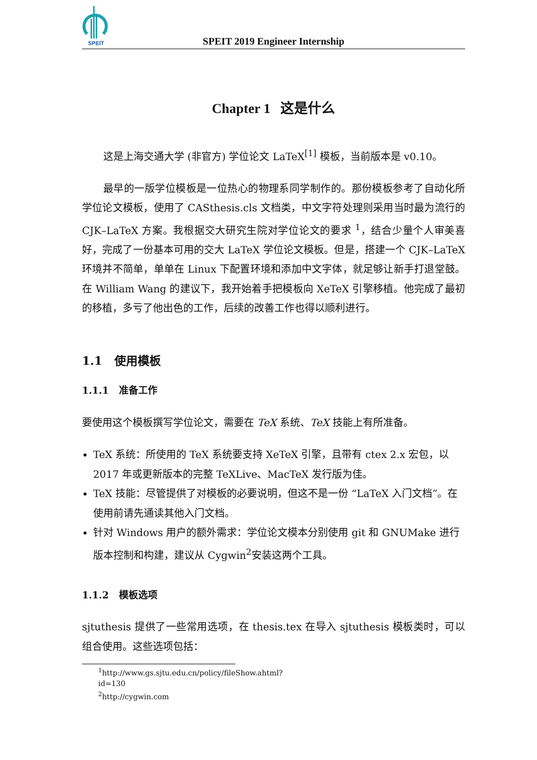SPEIT
SPEIT 2019 Engineer Internship
Chapter 1 这是什么
这是上海交通大学 (非官方) 学位论文 LaTeX<sup>[1]</sup> 模板，当前版本是 v0.10。
最早的一版学位模板是一位热心的物理系同学制作的。那份模板参考了自动化所学位论文模板，使用了 CASthesis.cls 文档类，中文字符处理则采用当时最为流行的 CJK–LaTeX 方案。我根据交大研究生院对学位论文的要求 <sup>1</sup>，结合少量个人审美喜好，完成了一份基本可用的交大 LaTeX 学位论文模板。但是，搭建一个 CJK–LaTeX 环境并不简单，单单在 Linux 下配置环境和添加中文字体，就足够让新手打退堂鼓。在 William Wang 的建议下，我开始着手把模板向 XeTeX 引擎移植。他完成了最初的移植，多亏了他出色的工作，后续的改善工作也得以顺利进行。
1.1 使用模板
1.1.1 准备工作
要使用这个模板撰写学位论文，需要在 TeX 系统、TeX 技能上有所准备。
TeX 系统：所使用的 TeX 系统要支持 XeTeX 引擎，且带有 ctex 2.x 宏包，以 2017 年或更新版本的完整 TeXLive、MacTeX 发行版为佳。
TeX 技能：尽管提供了对模板的必要说明，但这不是一份 “LaTeX 入门文档”。在使用前请先通读其他入门文档。
针对 Windows 用户的额外需求：学位论文模本分别使用 git 和 GNUMake 进行版本控制和构建，建议从 Cygwin<sup>2</sup>安装这两个工具。
1.1.2 模板选项
sjtuthesis 提供了一些常用选项，在 thesis.tex 在导入 sjtuthesis 模板类时，可以组合使用。这些选项包括：
<sup>1</sup> http://www.gs.sjtu.edu.cn/policy/fileShow.ahtml?id=130
<sup>2</sup> http://cygwin.com